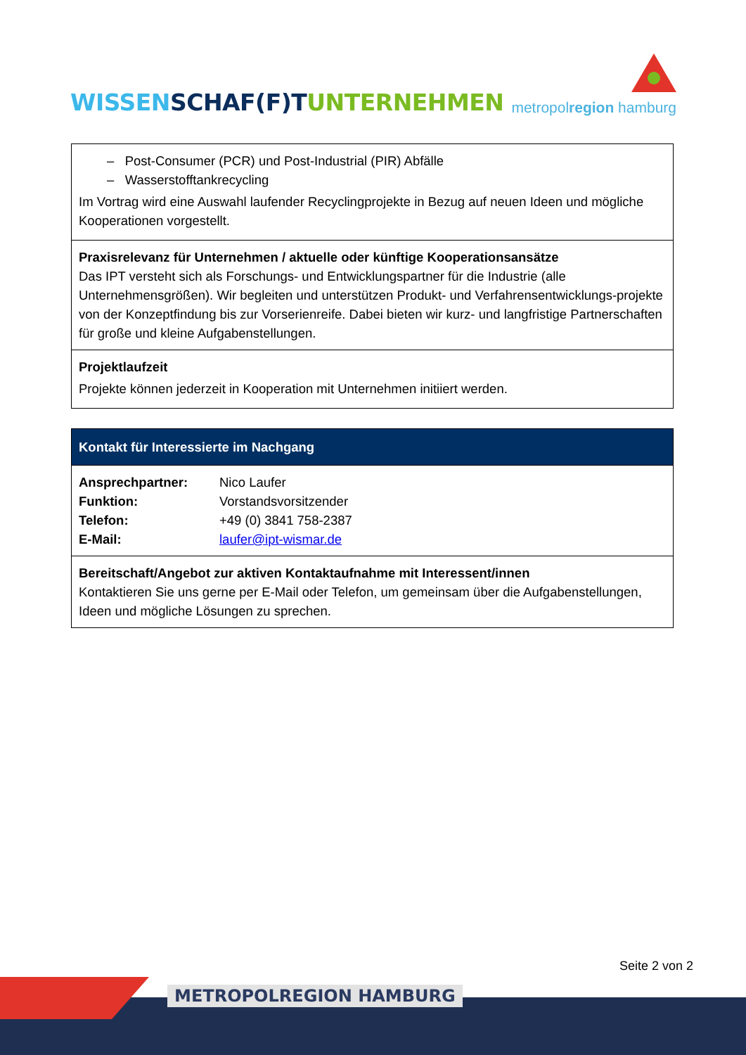WISSEN SCHAF(F)T UNTERNEHMEN
metropolregion hamburg
| – Post-Consumer (PCR) und Post-Industrial (PIR) Abfälle – Wasserstofftankrecycling Im Vortrag wird eine Auswahl laufender Recyclingprojekte in Bezug auf neuen Ideen und mögliche Kooperationen vorgestellt. |
| Praxisrelevanz für Unternehmen / aktuelle oder künftige Kooperationsansätze Das IPT versteht sich als Forschungs- und Entwicklungspartner für die Industrie (alle Unternehmensgrößen). Wir begleiten und unterstützen Produkt- und Verfahrensentwicklungs-projekte von der Konzeptfindung bis zur Vorserienreife. Dabei bieten wir kurz- und langfristige Partnerschaften für große und kleine Aufgabenstellungen. |
| Projektlaufzeit Projekte können jederzeit in Kooperation mit Unternehmen initiiert werden. |
| Kontakt für Interessierte im Nachgang |
| / Ansprechpartner: / Nico Laufer / / Funktion: / Vorstandsvorsitzender / / Telefon: / +49 (0) 3841 758-2387 / / E-Mail: / laufer@ipt-wismar.de / |
| Bereitschaft/Angebot zur aktiven Kontaktaufnahme mit Interessent/innen Kontaktieren Sie uns gerne per E-Mail oder Telefon, um gemeinsam über die Aufgabenstellungen, Ideen und mögliche Lösungen zu sprechen. |
Seite 2 von 2
METROPOLREGION HAMBURG